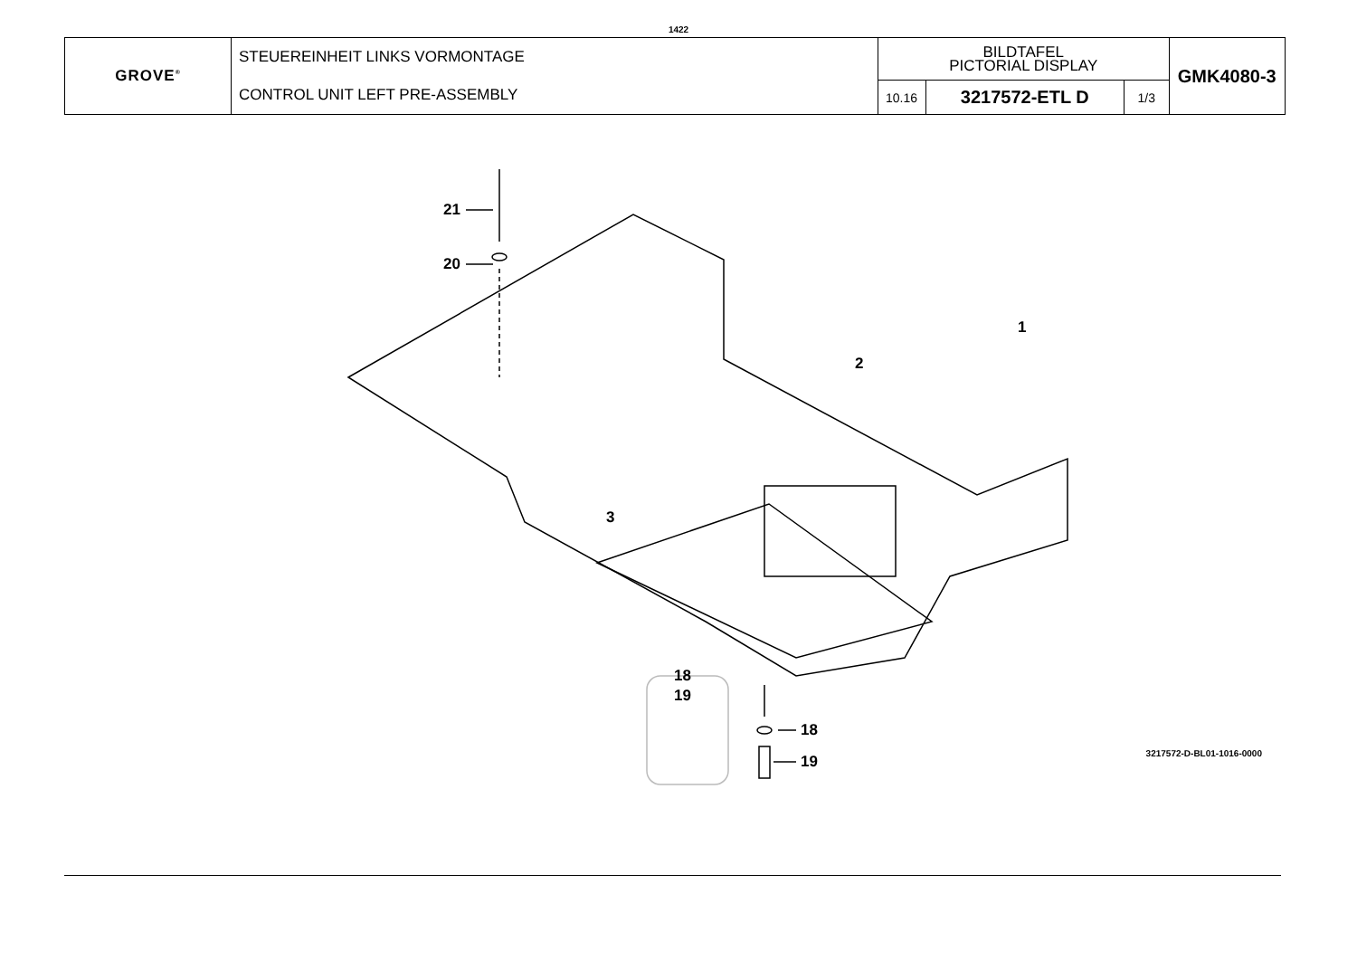1422
| GROVE<sup>®</sup> | STEUEREINHEIT LINKS VORMONTAGE CONTROL UNIT LEFT PRE-ASSEMBLY | BILDTAFEL PICTORIAL DISPLAY | | | GMK4080-3 |
| | | 10.16 | 3217572-ETL D | 1/3 | |
21
20
1
2
3
18
19
18
19 3217572-D-BL01-1016-0000